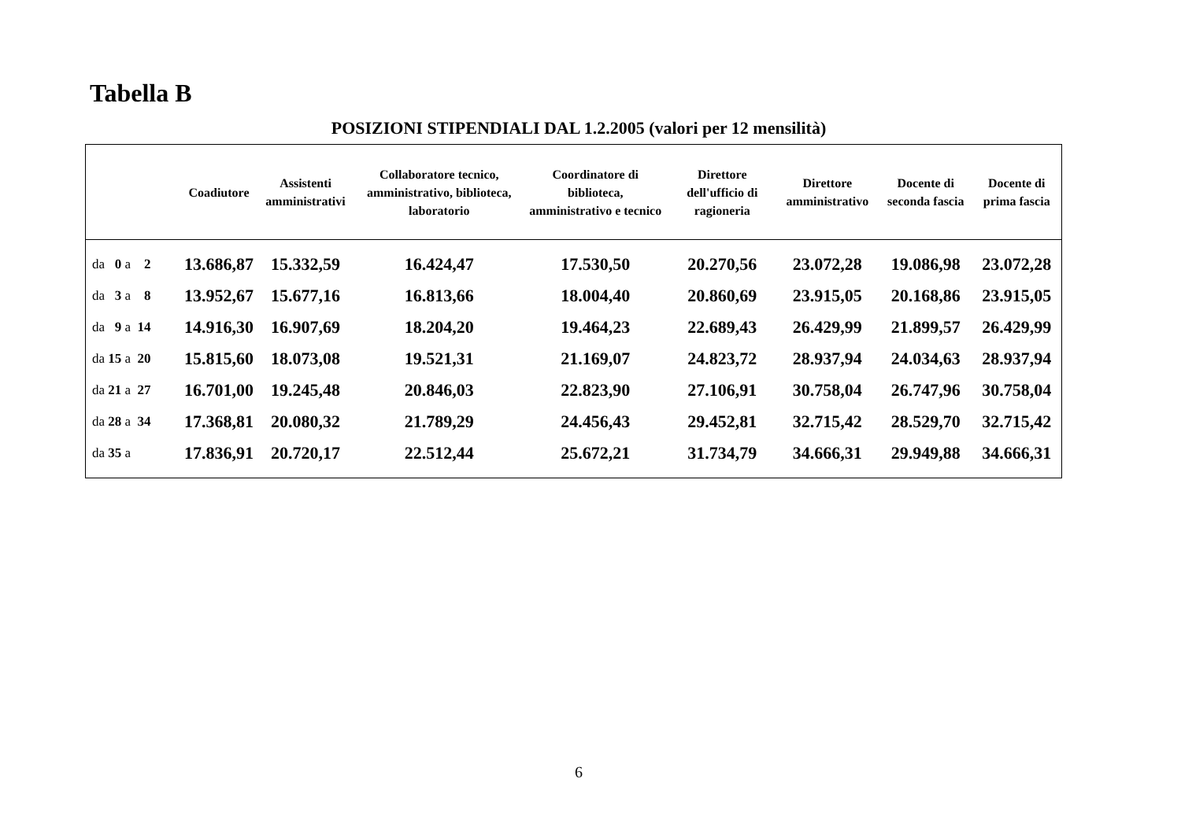Tabella B
POSIZIONI STIPENDIALI DAL 1.2.2005 (valori per 12 mensilità)
| | Coadiutore | Assistenti amministrativi | Collaboratore tecnico, amministrativo, biblioteca, laboratorio | Coordinatore di biblioteca, amministrativo e tecnico | Direttore dell'ufficio di ragioneria | Direttore amministrativo | Docente di seconda fascia | Docente di prima fascia |
| --- | --- | --- | --- | --- | --- | --- | --- | --- |
| da 0 a 2 | 13.686,87 | 15.332,59 | 16.424,47 | 17.530,50 | 20.270,56 | 23.072,28 | 19.086,98 | 23.072,28 |
| da 3 a 8 | 13.952,67 | 15.677,16 | 16.813,66 | 18.004,40 | 20.860,69 | 23.915,05 | 20.168,86 | 23.915,05 |
| da 9 a 14 | 14.916,30 | 16.907,69 | 18.204,20 | 19.464,23 | 22.689,43 | 26.429,99 | 21.899,57 | 26.429,99 |
| da 15 a 20 | 15.815,60 | 18.073,08 | 19.521,31 | 21.169,07 | 24.823,72 | 28.937,94 | 24.034,63 | 28.937,94 |
| da 21 a 27 | 16.701,00 | 19.245,48 | 20.846,03 | 22.823,90 | 27.106,91 | 30.758,04 | 26.747,96 | 30.758,04 |
| da 28 a 34 | 17.368,81 | 20.080,32 | 21.789,29 | 24.456,43 | 29.452,81 | 32.715,42 | 28.529,70 | 32.715,42 |
| da 35 a | 17.836,91 | 20.720,17 | 22.512,44 | 25.672,21 | 31.734,79 | 34.666,31 | 29.949,88 | 34.666,31 |
6